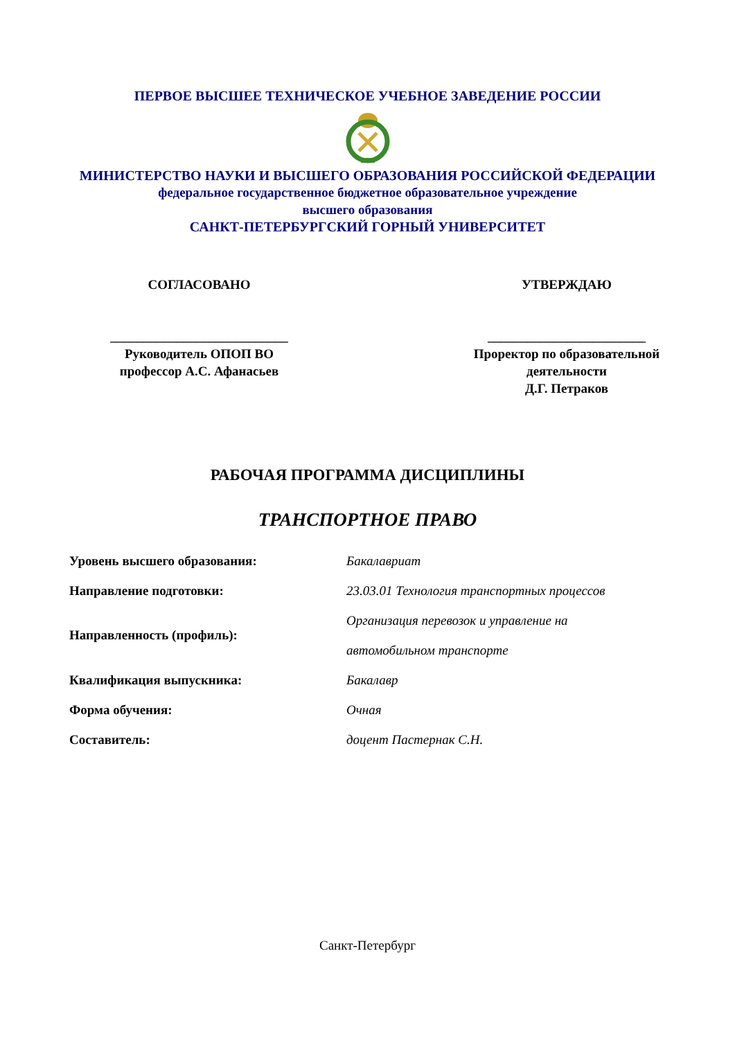ПЕРВОЕ ВЫСШЕЕ ТЕХНИЧЕСКОЕ УЧЕБНОЕ ЗАВЕДЕНИЕ РОССИИ
МИНИСТЕРСТВО НАУКИ И ВЫСШЕГО ОБРАЗОВАНИЯ РОССИЙСКОЙ ФЕДЕРАЦИИ
федеральное государственное бюджетное образовательное учреждение
высшего образования
САНКТ-ПЕТЕРБУРГСКИЙ ГОРНЫЙ УНИВЕРСИТЕТ
СОГЛАСОВАНО
___________________________
Руководитель ОПОП ВО
профессор А.С. Афанасьев
УТВЕРЖДАЮ
________________________
Проректор по образовательной
деятельности
Д.Г. Петраков
РАБОЧАЯ ПРОГРАММА ДИСЦИПЛИНЫ
ТРАНСПОРТНОЕ ПРАВО
| Уровень высшего образования: | Бакалавриат |
| Направление подготовки: | 23.03.01 Технология транспортных процессов |
| Направленность (профиль): | Организация перевозок и управление на |
| | автомобильном транспорте |
| Квалификация выпускника: | Бакалавр |
| Форма обучения: | Очная |
| Составитель: | доцент Пастернак С.Н. |
Санкт-Петербург